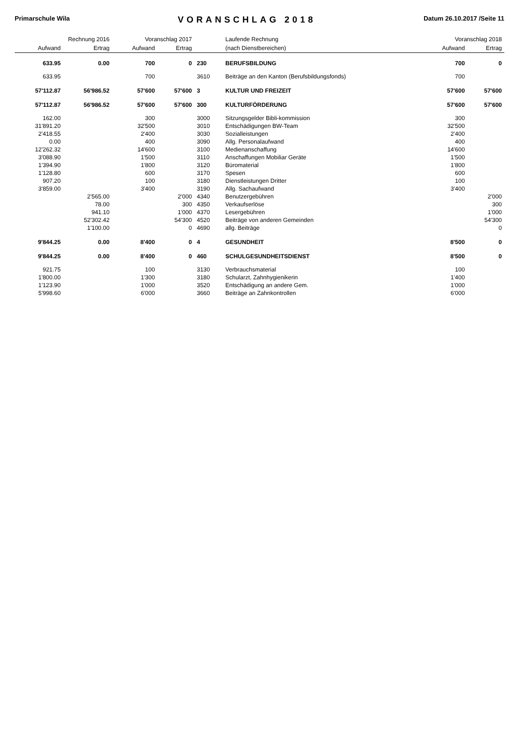Primarschule Wila VORANSCHLAG 2018 Datum 26.10.2017 /Seite 11
| Rechnung 2016 | | Voranschlag 2017 | | | Laufende Rechnung | Voranschlag 2018 | |
| --- | --- | --- | --- | --- | --- | --- | --- |
| Aufwand | Ertrag | Aufwand | Ertrag | | (nach Dienstbereichen) | Aufwand | Ertrag |
| 633.95 | 0.00 | 700 | 0 | 230 | BERUFSBILDUNG | 700 | 0 |
| 633.95 | | 700 | | 3610 | Beiträge an den Kanton (Berufsbildungsfonds) | 700 | |
| 57'112.87 | 56'986.52 | 57'600 | 57'600 | 3 | KULTUR UND FREIZEIT | 57'600 | 57'600 |
| 57'112.87 | 56'986.52 | 57'600 | 57'600 | 300 | KULTURFÖRDERUNG | 57'600 | 57'600 |
| 162.00 | | 300 | | 3000 | Sitzungsgelder Bibli-kommission | 300 | |
| 31'891.20 | | 32'500 | | 3010 | Entschädigungen BW-Team | 32'500 | |
| 2'418.55 | | 2'400 | | 3030 | Sozialleistungen | 2'400 | |
| 0.00 | | 400 | | 3090 | Allg. Personalaufwand | 400 | |
| 12'262.32 | | 14'600 | | 3100 | Medienanschaffung | 14'600 | |
| 3'088.90 | | 1'500 | | 3110 | Anschaffungen Mobiliar Geräte | 1'500 | |
| 1'394.90 | | 1'800 | | 3120 | Büromaterial | 1'800 | |
| 1'128.80 | | 600 | | 3170 | Spesen | 600 | |
| 907.20 | | 100 | | 3180 | Dienstleistungen Dritter | 100 | |
| 3'859.00 | | 3'400 | | 3190 | Allg. Sachaufwand | 3'400 | |
| | 2'565.00 | | 2'000 | 4340 | Benutzergebühren | | 2'000 |
| | 78.00 | | 300 | 4350 | Verkaufserlöse | | 300 |
| | 941.10 | | 1'000 | 4370 | Lesergebühren | | 1'000 |
| | 52'302.42 | | 54'300 | 4520 | Beiträge von anderen Gemeinden | | 54'300 |
| | 1'100.00 | | 0 | 4690 | allg. Beiträge | | 0 |
| 9'844.25 | 0.00 | 8'400 | 0 | 4 | GESUNDHEIT | 8'500 | 0 |
| 9'844.25 | 0.00 | 8'400 | 0 | 460 | SCHULGESUNDHEITSDIENST | 8'500 | 0 |
| 921.75 | | 100 | | 3130 | Verbrauchsmaterial | 100 | |
| 1'800.00 | | 1'300 | | 3180 | Schularzt, Zahnhygienikerin | 1'400 | |
| 1'123.90 | | 1'000 | | 3520 | Entschädigung an andere Gem. | 1'000 | |
| 5'998.60 | | 6'000 | | 3660 | Beiträge an Zahnkontrollen | 6'000 | |